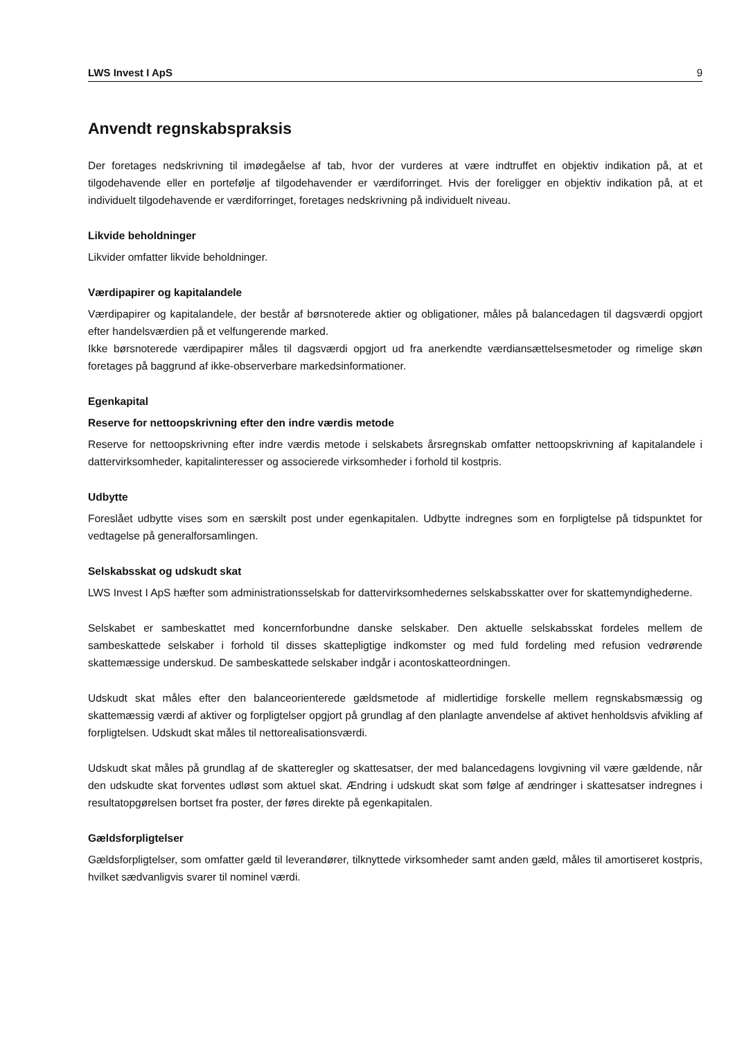LWS Invest I ApS 9
Anvendt regnskabspraksis
Der foretages nedskrivning til imødegåelse af tab, hvor der vurderes at være indtruffet en objektiv indikation på, at et tilgodehavende eller en portefølje af tilgodehavender er værdiforringet. Hvis der foreligger en objektiv indikation på, at et individuelt tilgodehavende er værdiforringet, foretages nedskrivning på individuelt niveau.
Likvide beholdninger
Likvider omfatter likvide beholdninger.
Værdipapirer og kapitalandele
Værdipapirer og kapitalandele, der består af børsnoterede aktier og obligationer, måles på balancedagen til dagsværdi opgjort efter handelsværdien på et velfungerende marked.
Ikke børsnoterede værdipapirer måles til dagsværdi opgjort ud fra anerkendte værdiansættelsesmetoder og rimelige skøn foretages på baggrund af ikke-observerbare markedsinformationer.
Egenkapital
Reserve for nettoopskrivning efter den indre værdis metode
Reserve for nettoopskrivning efter indre værdis metode i selskabets årsregnskab omfatter nettoopskrivning af kapitalandele i dattervirksomheder, kapitalinteresser og associerede virksomheder i forhold til kostpris.
Udbytte
Foreslået udbytte vises som en særskilt post under egenkapitalen. Udbytte indregnes som en forpligtelse på tidspunktet for vedtagelse på generalforsamlingen.
Selskabsskat og udskudt skat
LWS Invest I ApS hæfter som administrationsselskab for dattervirksomhedernes selskabsskatter over for skattemyndighederne.
Selskabet er sambeskattet med koncernforbundne danske selskaber. Den aktuelle selskabsskat fordeles mellem de sambeskattede selskaber i forhold til disses skattepligtige indkomster og med fuld fordeling med refusion vedrørende skattemæssige underskud. De sambeskattede selskaber indgår i acontoskatteordningen.
Udskudt skat måles efter den balanceorienterede gældsmetode af midlertidige forskelle mellem regnskabsmæssig og skattemæssig værdi af aktiver og forpligtelser opgjort på grundlag af den planlagte anvendelse af aktivet henholdsvis afvikling af forpligtelsen. Udskudt skat måles til nettorealisationsværdi.
Udskudt skat måles på grundlag af de skatteregler og skattesatser, der med balancedagens lovgivning vil være gældende, når den udskudte skat forventes udløst som aktuel skat. Ændring i udskudt skat som følge af ændringer i skattesatser indregnes i resultatopgørelsen bortset fra poster, der føres direkte på egenkapitalen.
Gældsforpligtelser
Gældsforpligtelser, som omfatter gæld til leverandører, tilknyttede virksomheder samt anden gæld, måles til amortiseret kostpris, hvilket sædvanligvis svarer til nominel værdi.